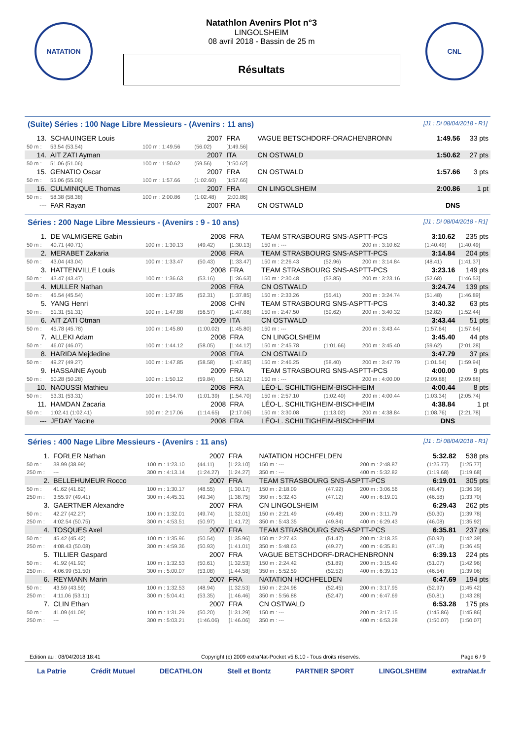NATATION CNL
Natathlon Avenirs Plot n°3
LINGOLSHEIM
08 avril 2018 - Bassin de 25 m
Résultats
(Suite) Séries : 100 Nage Libre Messieurs - (Avenirs : 11 ans) [J1 : Di 08/04/2018 - R1]
| 13. | SCHAUINGER Louis | | 2007 | FRA | VAGUE BETSCHDORF-DRACHENBRONN | 1:49.56 | 33 pts |
| 50 m : | 53.54 (53.54) | 100 m : 1:49.56 | (56.02) | [1:49.56] | | | |
| 14. | AIT ZATI Ayman | | 2007 | ITA | CN OSTWALD | 1:50.62 | 27 pts |
| 50 m : | 51.06 (51.06) | 100 m : 1:50.62 | (59.56) | [1:50.62] | | | |
| 15. | GENATIO Oscar | | 2007 | FRA | CN OSTWALD | 1:57.66 | 3 pts |
| 50 m : | 55.06 (55.06) | 100 m : 1:57.66 | (1:02.60) | [1:57.66] | | | |
| 16. | CULMINIQUE Thomas | | 2007 | FRA | CN LINGOLSHEIM | 2:00.86 | 1 pt |
| 50 m : | 58.38 (58.38) | 100 m : 2:00.86 | (1:02.48) | [2:00.86] | | | |
| --- | FAR Rayan | | 2007 | FRA | CN OSTWALD | DNS | |
Séries : 200 Nage Libre Messieurs - (Avenirs : 9 - 10 ans) [J1 : Di 08/04/2018 - R1]
| 1. | DE VALMIGERE Gabin | | 2008 | FRA | TEAM STRASBOURG SNS-ASPTT-PCS | | | 3:10.62 | 235 pts |
| 50 m : | 40.71 (40.71) | 100 m : 1:30.13 | (49.42) | [1:30.13] | 150 m : --- | | 200 m : 3:10.62 | (1:40.49) | [1:40.49] |
| 2. | MERABET Zakaria | | 2008 | FRA | TEAM STRASBOURG SNS-ASPTT-PCS | | | 3:14.84 | 204 pts |
| 50 m : | 43.04 (43.04) | 100 m : 1:33.47 | (50.43) | [1:33.47] | 150 m : 2:26.43 | (52.96) | 200 m : 3:14.84 | (48.41) | [1:41.37] |
| 3. | HATTENVILLE Louis | | 2008 | FRA | TEAM STRASBOURG SNS-ASPTT-PCS | | | 3:23.16 | 149 pts |
| 50 m : | 43.47 (43.47) | 100 m : 1:36.63 | (53.16) | [1:36.63] | 150 m : 2:30.48 | (53.85) | 200 m : 3:23.16 | (52.68) | [1:46.53] |
| 4. | MULLER Nathan | | 2008 | FRA | CN OSTWALD | | | 3:24.74 | 139 pts |
| 50 m : | 45.54 (45.54) | 100 m : 1:37.85 | (52.31) | [1:37.85] | 150 m : 2:33.26 | (55.41) | 200 m : 3:24.74 | (51.48) | [1:46.89] |
| 5. | YANG Henri | | 2008 | CHN | TEAM STRASBOURG SNS-ASPTT-PCS | | | 3:40.32 | 63 pts |
| 50 m : | 51.31 (51.31) | 100 m : 1:47.88 | (56.57) | [1:47.88] | 150 m : 2:47.50 | (59.62) | 200 m : 3:40.32 | (52.82) | [1:52.44] |
| 6. | AIT ZATI Otman | | 2009 | ITA | CN OSTWALD | | | 3:43.44 | 51 pts |
| 50 m : | 45.78 (45.78) | 100 m : 1:45.80 | (1:00.02) | [1:45.80] | 150 m : --- | | 200 m : 3:43.44 | (1:57.64) | [1:57.64] |
| 7. | ALLEKI Adam | | 2008 | FRA | CN LINGOLSHEIM | | | 3:45.40 | 44 pts |
| 50 m : | 46.07 (46.07) | 100 m : 1:44.12 | (58.05) | [1:44.12] | 150 m : 2:45.78 | (1:01.66) | 200 m : 3:45.40 | (59.62) | [2:01.28] |
| 8. | HARIDA Mejdedine | | 2008 | FRA | CN OSTWALD | | | 3:47.79 | 37 pts |
| 50 m : | 49.27 (49.27) | 100 m : 1:47.85 | (58.58) | [1:47.85] | 150 m : 2:46.25 | (58.40) | 200 m : 3:47.79 | (1:01.54) | [1:59.94] |
| 9. | HASSAINE Ayoub | | 2009 | FRA | TEAM STRASBOURG SNS-ASPTT-PCS | | | 4:00.00 | 9 pts |
| 50 m : | 50.28 (50.28) | 100 m : 1:50.12 | (59.84) | [1:50.12] | 150 m : --- | | 200 m : 4:00.00 | (2:09.88) | [2:09.88] |
| 10. | NAOUSSI Mathieu | | 2008 | FRA | LÉO-L. SCHILTIGHEIM-BISCHHEIM | | | 4:00.44 | 8 pts |
| 50 m : | 53.31 (53.31) | 100 m : 1:54.70 | (1:01.39) | [1:54.70] | 150 m : 2:57.10 | (1:02.40) | 200 m : 4:00.44 | (1:03.34) | [2:05.74] |
| 11. | HAMDAN Zacaria | | 2008 | FRA | LÉO-L. SCHILTIGHEIM-BISCHHEIM | | | 4:38.84 | 1 pt |
| 50 m : | 1:02.41 (1:02.41) | 100 m : 2:17.06 | (1:14.65) | [2:17.06] | 150 m : 3:30.08 | (1:13.02) | 200 m : 4:38.84 | (1:08.76) | [2:21.78] |
| --- | JEDAY Yacine | | 2008 | FRA | LÉO-L. SCHILTIGHEIM-BISCHHEIM | | | DNS | |
Séries : 400 Nage Libre Messieurs - (Avenirs : 11 ans) [J1 : Di 08/04/2018 - R1]
| 1. | FORLER Nathan | | 2007 | FRA | NATATION HOCHFELDEN | | | 5:32.82 | 538 pts |
| 50 m : | 38.99 (38.99) | 100 m : 1:23.10 | (44.11) | [1:23.10] | 150 m : --- | | 200 m : 2:48.87 | (1:25.77) | [1:25.77] |
| 250 m : | --- | 300 m : 4:13.14 | (1:24.27) | [1:24.27] | 350 m : --- | | 400 m : 5:32.82 | (1:19.68) | [1:19.68] |
| 2. | BELLEHUMEUR Rocco | | 2007 | FRA | TEAM STRASBOURG SNS-ASPTT-PCS | | | 6:19.01 | 305 pts |
| 50 m : | 41.62 (41.62) | 100 m : 1:30.17 | (48.55) | [1:30.17] | 150 m : 2:18.09 | (47.92) | 200 m : 3:06.56 | (48.47) | [1:36.39] |
| 250 m : | 3:55.97 (49.41) | 300 m : 4:45.31 | (49.34) | [1:38.75] | 350 m : 5:32.43 | (47.12) | 400 m : 6:19.01 | (46.58) | [1:33.70] |
| 3. | GAERTNER Alexandre | | 2007 | FRA | CN LINGOLSHEIM | | | 6:29.43 | 262 pts |
| 50 m : | 42.27 (42.27) | 100 m : 1:32.01 | (49.74) | [1:32.01] | 150 m : 2:21.49 | (49.48) | 200 m : 3:11.79 | (50.30) | [1:39.78] |
| 250 m : | 4:02.54 (50.75) | 300 m : 4:53.51 | (50.97) | [1:41.72] | 350 m : 5:43.35 | (49.84) | 400 m : 6:29.43 | (46.08) | [1:35.92] |
| 4. | TOSQUES Axel | | 2007 | FRA | TEAM STRASBOURG SNS-ASPTT-PCS | | | 6:35.81 | 237 pts |
| 50 m : | 45.42 (45.42) | 100 m : 1:35.96 | (50.54) | [1:35.96] | 150 m : 2:27.43 | (51.47) | 200 m : 3:18.35 | (50.92) | [1:42.39] |
| 250 m : | 4:08.43 (50.08) | 300 m : 4:59.36 | (50.93) | [1:41.01] | 350 m : 5:48.63 | (49.27) | 400 m : 6:35.81 | (47.18) | [1:36.45] |
| 5. | TILLIER Gaspard | | 2007 | FRA | VAGUE BETSCHDORF-DRACHENBRONN | | | 6:39.13 | 224 pts |
| 50 m : | 41.92 (41.92) | 100 m : 1:32.53 | (50.61) | [1:32.53] | 150 m : 2:24.42 | (51.89) | 200 m : 3:15.49 | (51.07) | [1:42.96] |
| 250 m : | 4:06.99 (51.50) | 300 m : 5:00.07 | (53.08) | [1:44.58] | 350 m : 5:52.59 | (52.52) | 400 m : 6:39.13 | (46.54) | [1:39.06] |
| 6. | REYMANN Marin | | 2007 | FRA | NATATION HOCHFELDEN | | | 6:47.69 | 194 pts |
| 50 m : | 43.59 (43.59) | 100 m : 1:32.53 | (48.94) | [1:32.53] | 150 m : 2:24.98 | (52.45) | 200 m : 3:17.95 | (52.97) | [1:45.42] |
| 250 m : | 4:11.06 (53.11) | 300 m : 5:04.41 | (53.35) | [1:46.46] | 350 m : 5:56.88 | (52.47) | 400 m : 6:47.69 | (50.81) | [1:43.28] |
| 7. | CLIN Ethan | | 2007 | FRA | CN OSTWALD | | | 6:53.28 | 175 pts |
| 50 m : | 41.09 (41.09) | 100 m : 1:31.29 | (50.20) | [1:31.29] | 150 m : --- | | 200 m : 3:17.15 | (1:45.86) | [1:45.86] |
| 250 m : | --- | 300 m : 5:03.21 | (1:46.06) | [1:46.06] | 350 m : --- | | 400 m : 6:53.28 | (1:50.07) | [1:50.07] |
Edition au : 08/04/2018 18:41 Copyright (c) 2009 extraNat-Pocket v5.8.10 - Tous droits réservés. Page 6 / 9
La Patrie Crédit Mutuel DECATHLON Stell et Bontz PARTNER SPORT LINGOLSHEIM extraNat.fr